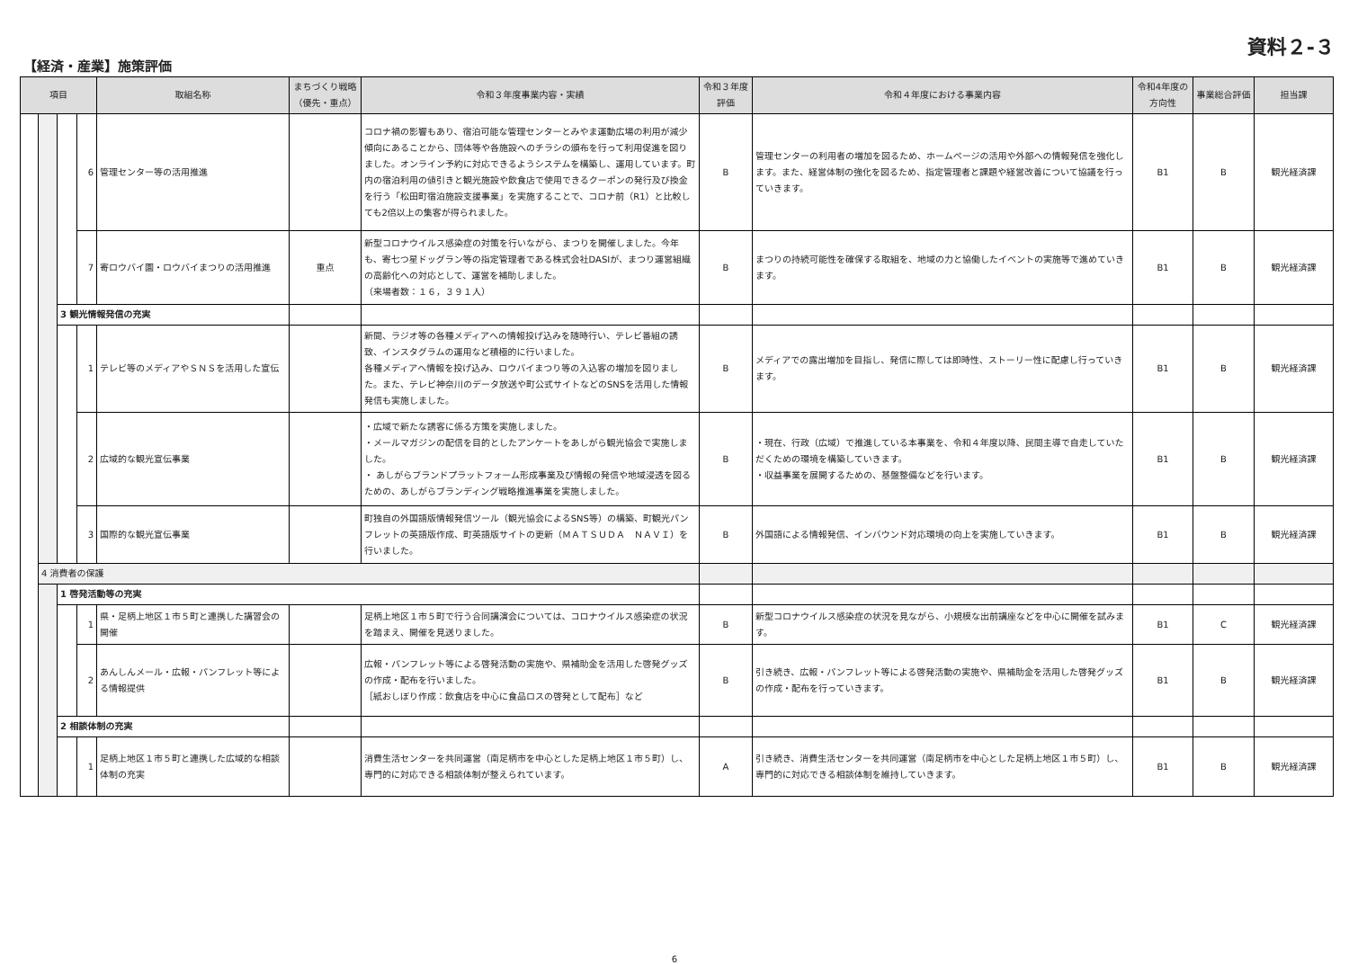資料２-３
【経済・産業】施策評価
| 項目 | | | | 取組名称 | まちづくり戦略（優先・重点） | 令和３年度事業内容・実績 | 令和３年度評価 | 令和４年度における事業内容 | 令和4年度の方向性 | 事業総合評価 | 担当課 |
| --- | --- | --- | --- | --- | --- | --- | --- | --- | --- | --- | --- |
| | | | 6 | 管理センター等の活用推進 | | コロナ禍の影響もあり、宿泊可能な管理センターとみやま運動広場の利用が減少傾向にあることから、団体等や各施設へのチラシの頒布を行って利用促進を図りました。オンライン予約に対応できるようシステムを構築し、運用しています。町内の宿泊利用の値引きと観光施設や飲食店で使用できるクーポンの発行及び換金を行う「松田町宿泊施設支援事業」を実施することで、コロナ前（R1）と比較しても2倍以上の集客が得られました。 | B | 管理センターの利用者の増加を図るため、ホームページの活用や外部への情報発信を強化します。また、経営体制の強化を図るため、指定管理者と課題や経営改善について協議を行っていきます。 | B1 | B | 観光経済課 |
| | | | 7 | 寄ロウバイ園・ロウバイまつりの活用推進 | 重点 | 新型コロナウイルス感染症の対策を行いながら、まつりを開催しました。今年も、寄七つ星ドッグラン等の指定管理者である株式会社DASIが、まつり運営組織の高齢化への対応として、運営を補助しました。 （来場者数：１６，３９１人） | B | まつりの持続可能性を確保する取組を、地域の力と協働したイベントの実施等で進めていきます。 | B1 | B | 観光経済課 |
| | | 3 観光情報発信の充実 | | | | | | | | | |
| | | | 1 | テレビ等のメディアやＳＮＳを活用した宣伝 | | 新聞、ラジオ等の各種メディアへの情報投げ込みを随時行い、テレビ番組の誘致、インスタグラムの運用など積極的に行いました。 各種メディアへ情報を投げ込み、ロウバイまつり等の入込客の増加を図りました。また、テレビ神奈川のデータ放送や町公式サイトなどのSNSを活用した情報発信も実施しました。 | B | メディアでの露出増加を目指し、発信に際しては即時性、ストーリー性に配慮し行っていきます。 | B1 | B | 観光経済課 |
| | | | 2 | 広域的な観光宣伝事業 | | ・広域で新たな誘客に係る方策を実施しました。 ・メールマガジンの配信を目的としたアンケートをあしがら観光協会で実施しました。 ・ あしがらブランドプラットフォーム形成事業及び情報の発信や地域浸透を図るための、あしがらブランディング戦略推進事業を実施しました。 | B | ・現在、行政（広域）で推進している本事業を、令和４年度以降、民間主導で自走していただくための環境を構築していきます。 ・収益事業を展開するための、基盤整備などを行います。 | B1 | B | 観光経済課 |
| | | | 3 | 国際的な観光宣伝事業 | | 町独自の外国語版情報発信ツール（観光協会によるSNS等）の構築、町観光パンフレットの英語版作成、町英語版サイトの更新（ＭＡＴＳＵＤＡ ＮＡＶＩ）を行いました。 | B | 外国語による情報発信、インバウンド対応環境の向上を実施していきます。 | B1 | B | 観光経済課 |
| | 4 消費者の保護 | | | | | | | | | | |
| | | 1 啓発活動等の充実 | | | | | | | | | |
| | | | 1 | 県・足柄上地区１市５町と連携した講習会の開催 | | 足柄上地区１市５町で行う合同講演会については、コロナウイルス感染症の状況を踏まえ、開催を見送りました。 | B | 新型コロナウイルス感染症の状況を見ながら、小規模な出前講座などを中心に開催を試みます。 | B1 | C | 観光経済課 |
| | | | 2 | あんしんメール・広報・パンフレット等による情報提供 | | 広報・パンフレット等による啓発活動の実施や、県補助金を活用した啓発グッズの作成・配布を行いました。 ［紙おしぼり作成：飲食店を中心に食品ロスの啓発として配布］など | B | 引き続き、広報・パンフレット等による啓発活動の実施や、県補助金を活用した啓発グッズの作成・配布を行っていきます。 | B1 | B | 観光経済課 |
| | | 2 相談体制の充実 | | | | | | | | | |
| | | | 1 | 足柄上地区１市５町と連携した広域的な相談体制の充実 | | 消費生活センターを共同運営（南足柄市を中心とした足柄上地区１市５町）し、専門的に対応できる相談体制が整えられています。 | A | 引き続き、消費生活センターを共同運営（南足柄市を中心とした足柄上地区１市５町）し、専門的に対応できる相談体制を維持していきます。 | B1 | B | 観光経済課 |
6